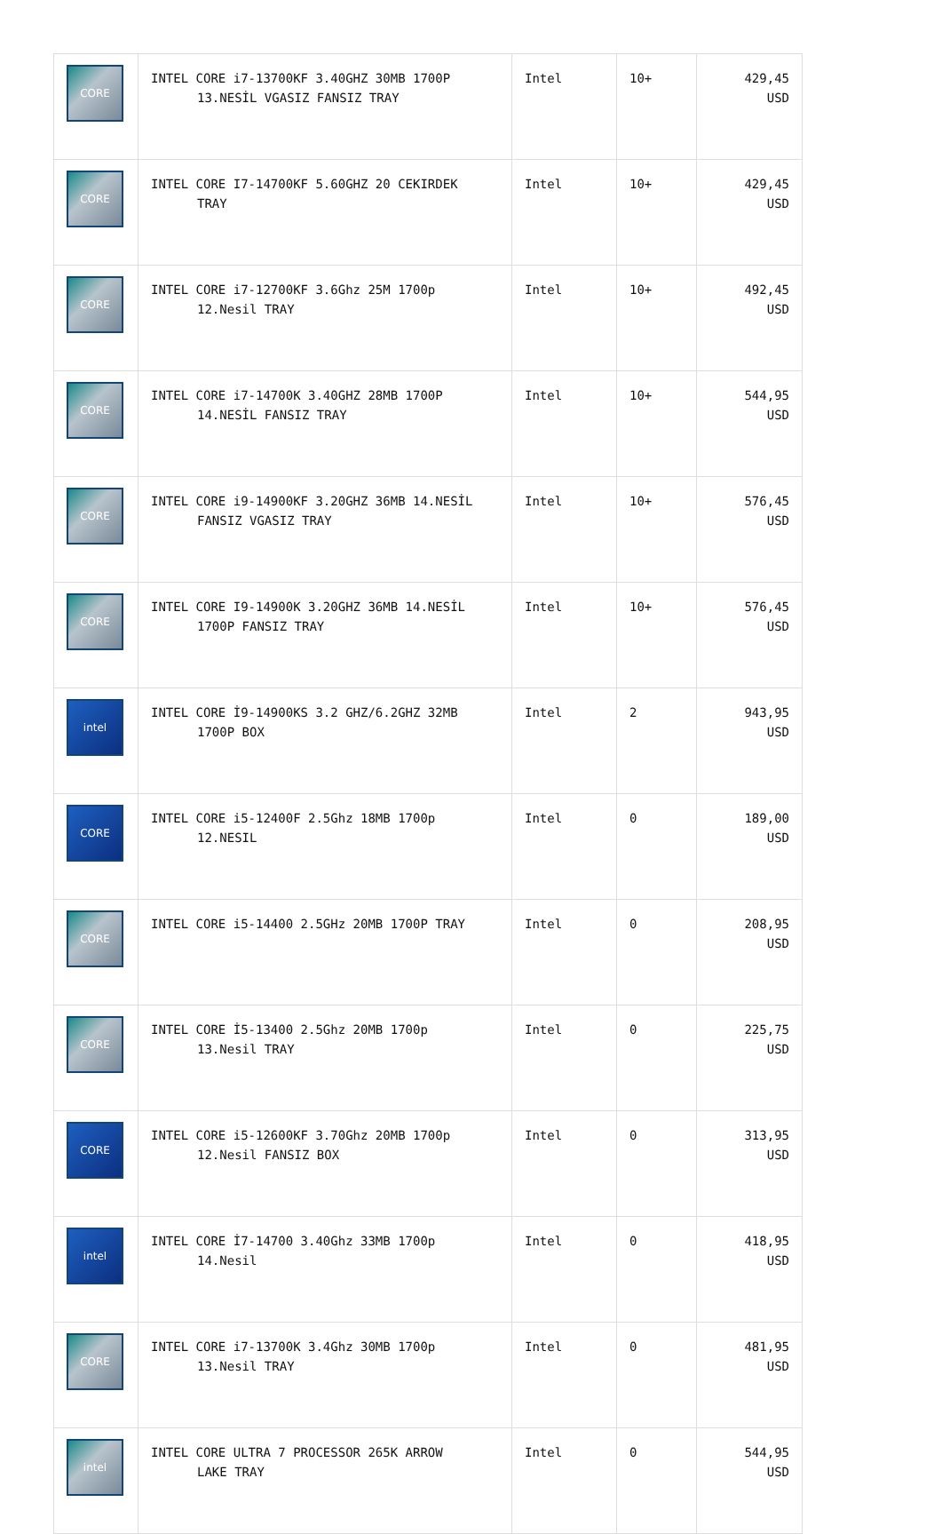| CORE | INTEL CORE i7-13700KF 3.40GHZ 30MB 1700P 13.NESİL VGASIZ FANSIZ TRAY | Intel | 10+ | 429,45 USD |
| CORE | INTEL CORE I7-14700KF 5.60GHZ 20 CEKIRDEK TRAY | Intel | 10+ | 429,45 USD |
| CORE | INTEL CORE i7-12700KF 3.6Ghz 25M 1700p 12.Nesil TRAY | Intel | 10+ | 492,45 USD |
| CORE | INTEL CORE i7-14700K 3.40GHZ 28MB 1700P 14.NESİL FANSIZ TRAY | Intel | 10+ | 544,95 USD |
| CORE | INTEL CORE i9-14900KF 3.20GHZ 36MB 14.NESİL FANSIZ VGASIZ TRAY | Intel | 10+ | 576,45 USD |
| CORE | INTEL CORE I9-14900K 3.20GHZ 36MB 14.NESİL 1700P FANSIZ TRAY | Intel | 10+ | 576,45 USD |
| intel | INTEL CORE İ9-14900KS 3.2 GHZ/6.2GHZ 32MB 1700P BOX | Intel | 2 | 943,95 USD |
| CORE | INTEL CORE i5-12400F 2.5Ghz 18MB 1700p 12.NESIL | Intel | 0 | 189,00 USD |
| CORE | INTEL CORE i5-14400 2.5GHz 20MB 1700P TRAY | Intel | 0 | 208,95 USD |
| CORE | INTEL CORE İ5-13400 2.5Ghz 20MB 1700p 13.Nesil TRAY | Intel | 0 | 225,75 USD |
| CORE | INTEL CORE i5-12600KF 3.70Ghz 20MB 1700p 12.Nesil FANSIZ BOX | Intel | 0 | 313,95 USD |
| intel | INTEL CORE İ7-14700 3.40Ghz 33MB 1700p 14.Nesil | Intel | 0 | 418,95 USD |
| CORE | INTEL CORE i7-13700K 3.4Ghz 30MB 1700p 13.Nesil TRAY | Intel | 0 | 481,95 USD |
| intel | INTEL CORE ULTRA 7 PROCESSOR 265K ARROW LAKE TRAY | Intel | 0 | 544,95 USD |